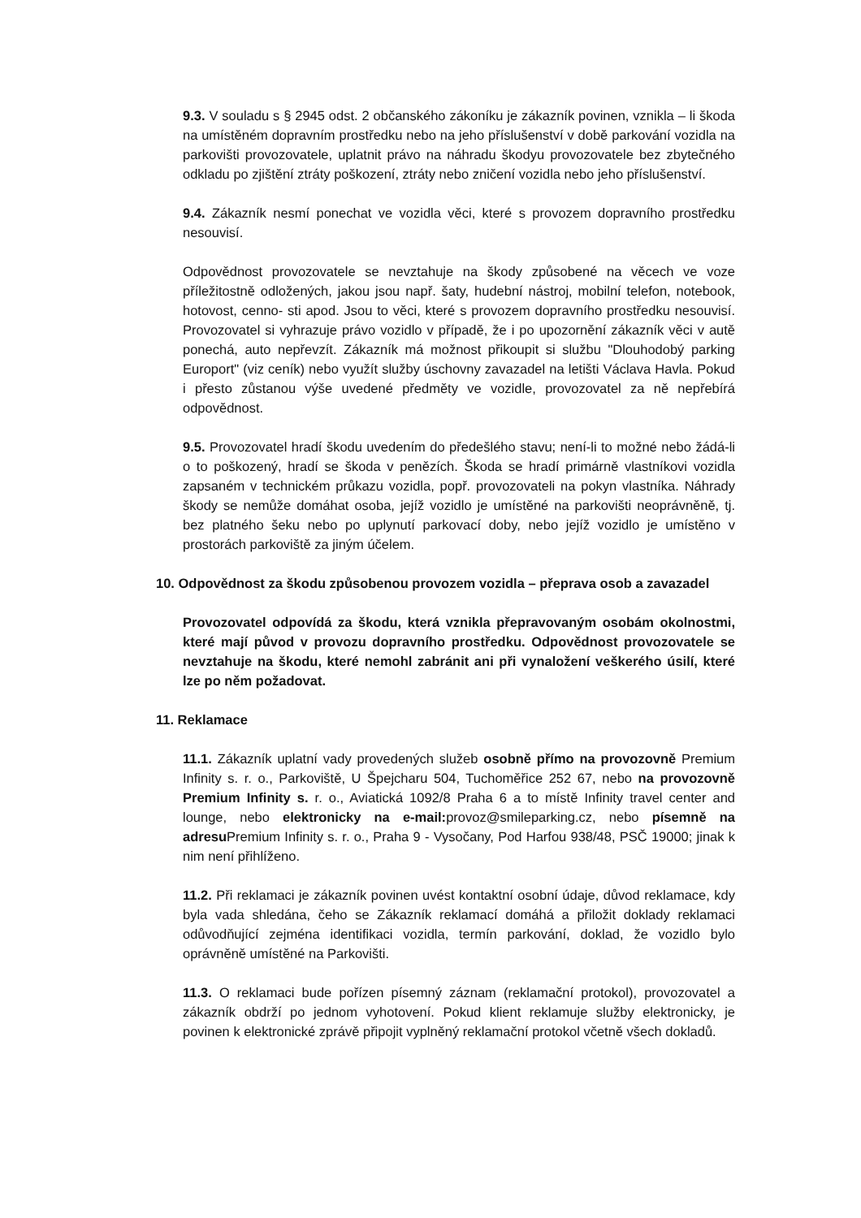9.3. V souladu s § 2945 odst. 2 občanského zákoníku je zákazník povinen, vznikla – li škoda na umístěném dopravním prostředku nebo na jeho příslušenství v době parkování vozidla na parkovišti provozovatele, uplatnit právo na náhradu škodyu provozovatele bez zbytečného odkladu po zjištění ztráty poškození, ztráty nebo zničení vozidla nebo jeho příslušenství.
9.4. Zákazník nesmí ponechat ve vozidla věci, které s provozem dopravního prostředku nesouvisí.
Odpovědnost provozovatele se nevztahuje na škody způsobené na věcech ve voze příležitostně odložených, jakou jsou např. šaty, hudební nástroj, mobilní telefon, notebook, hotovost, cenno- sti apod. Jsou to věci, které s provozem dopravního prostředku nesouvisí. Provozovatel si vyhrazuje právo vozidlo v případě, že i po upozornění zákazník věci v autě ponechá, auto nepřevzít. Zákazník má možnost přikoupit si službu "Dlouhodobý parking Europort" (viz ceník) nebo využít služby úschovny zavazadel na letišti Václava Havla. Pokud i přesto zůstanou výše uvedené předměty ve vozidle, provozovatel za ně nepřebírá odpovědnost.
9.5. Provozovatel hradí škodu uvedením do předešlého stavu; není-li to možné nebo žádá-li o to poškozený, hradí se škoda v penězích. Škoda se hradí primárně vlastníkovi vozidla zapsaném v technickém průkazu vozidla, popř. provozovateli na pokyn vlastníka. Náhrady škody se nemůže domáhat osoba, jejíž vozidlo je umístěné na parkovišti neoprávněně, tj. bez platného šeku nebo po uplynutí parkovací doby, nebo jejíž vozidlo je umístěno v prostorách parkoviště za jiným účelem.
10. Odpovědnost za škodu způsobenou provozem vozidla – přeprava osob a zavazadel
Provozovatel odpovídá za škodu, která vznikla přepravovaným osobám okolnostmi, které mají původ v provozu dopravního prostředku. Odpovědnost provozovatele se nevztahuje na škodu, které nemohl zabránit ani při vynaložení veškerého úsilí, které lze po něm požadovat.
11. Reklamace
11.1. Zákazník uplatní vady provedených služeb osobně přímo na provozovně Premium Infinity s. r. o., Parkoviště, U Špejcharu 504, Tuchoměřice 252 67, nebo na provozovně Premium Infinity s. r. o., Aviatická 1092/8 Praha 6 a to místě Infinity travel center and lounge, nebo elektronicky na e-mail: provoz@smileparking.cz, nebo písemně na adresu Premium Infinity s. r. o., Praha 9 - Vysočany, Pod Harfou 938/48, PSČ 19000; jinak k nim není přihlíženo.
11.2. Při reklamaci je zákazník povinen uvést kontaktní osobní údaje, důvod reklamace, kdy byla vada shledána, čeho se Zákazník reklamací domáhá a přiložit doklady reklamaci odůvodňující zejména identifikaci vozidla, termín parkování, doklad, že vozidlo bylo oprávněně umístěné na Parkovišti.
11.3. O reklamaci bude pořízen písemný záznam (reklamační protokol), provozovatel a zákazník obdrží po jednom vyhotovení. Pokud klient reklamuje služby elektronicky, je povinen k elektronické zprávě připojit vyplněný reklamační protokol včetně všech dokladů.